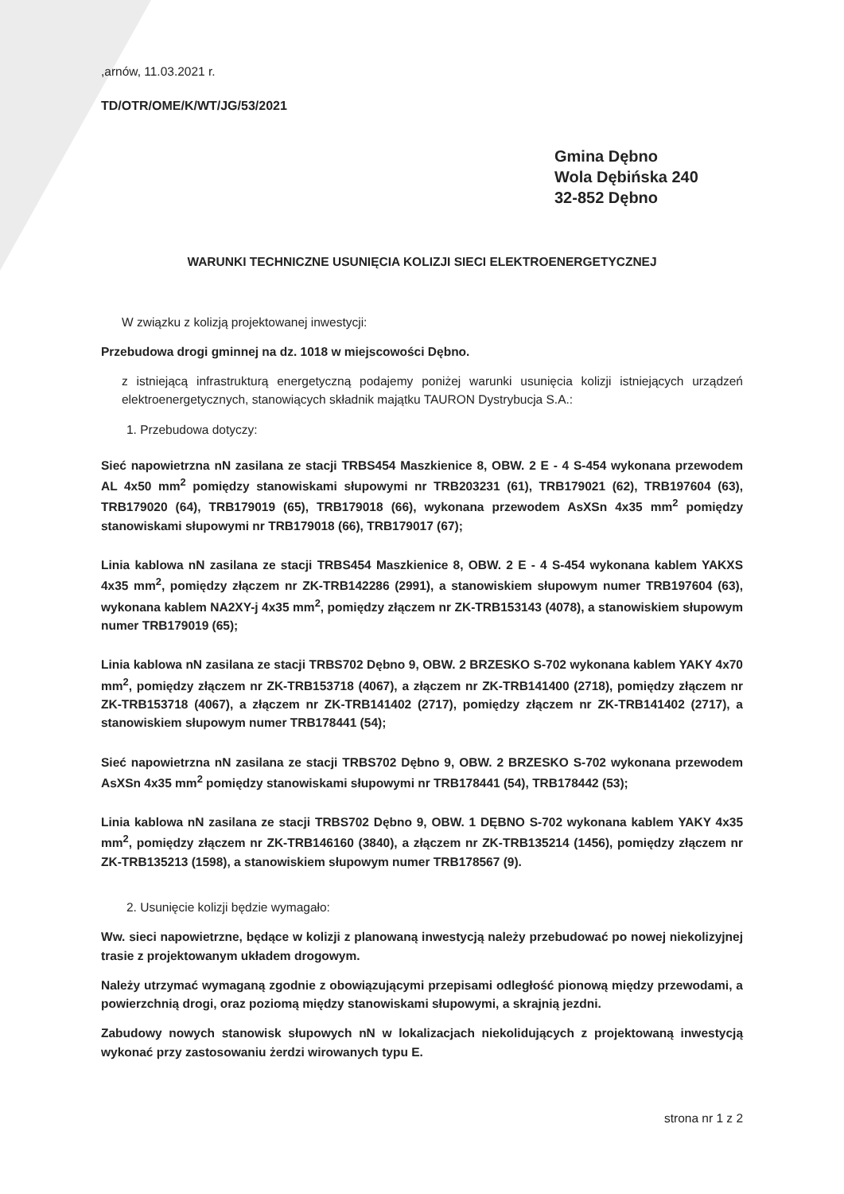,arnów, 11.03.2021 r.
TD/OTR/OME/K/WT/JG/53/2021
Gmina Dębno
Wola Dębińska 240
32-852 Dębno
WARUNKI TECHNICZNE USUNIĘCIA KOLIZJI SIECI ELEKTROENERGETYCZNEJ
W związku z kolizją projektowanej inwestycji:
Przebudowa drogi gminnej na dz. 1018 w miejscowości Dębno.
z istniejącą infrastrukturą energetyczną podajemy poniżej warunki usunięcia kolizji istniejących urządzeń elektroenergetycznych, stanowiących składnik majątku TAURON Dystrybucja S.A.:
1. Przebudowa dotyczy:
Sieć napowietrzna nN zasilana ze stacji TRBS454 Maszkienice 8, OBW. 2 E - 4 S-454 wykonana przewodem AL 4x50 mm<sup>2</sup> pomiędzy stanowiskami słupowymi nr TRB203231 (61), TRB179021 (62), TRB197604 (63), TRB179020 (64), TRB179019 (65), TRB179018 (66), wykonana przewodem AsXSn 4x35 mm<sup>2</sup> pomiędzy stanowiskami słupowymi nr TRB179018 (66), TRB179017 (67);
Linia kablowa nN zasilana ze stacji TRBS454 Maszkienice 8, OBW. 2 E - 4 S-454 wykonana kablem YAKXS 4x35 mm<sup>2</sup>, pomiędzy złączem nr ZK-TRB142286 (2991), a stanowiskiem słupowym numer TRB197604 (63), wykonana kablem NA2XY-j 4x35 mm<sup>2</sup>, pomiędzy złączem nr ZK-TRB153143 (4078), a stanowiskiem słupowym numer TRB179019 (65);
Linia kablowa nN zasilana ze stacji TRBS702 Dębno 9, OBW. 2 BRZESKO S-702 wykonana kablem YAKY 4x70 mm<sup>2</sup>, pomiędzy złączem nr ZK-TRB153718 (4067), a złączem nr ZK-TRB141400 (2718), pomiędzy złączem nr ZK-TRB153718 (4067), a złączem nr ZK-TRB141402 (2717), pomiędzy złączem nr ZK-TRB141402 (2717), a stanowiskiem słupowym numer TRB178441 (54);
Sieć napowietrzna nN zasilana ze stacji TRBS702 Dębno 9, OBW. 2 BRZESKO S-702 wykonana przewodem AsXSn 4x35 mm<sup>2</sup> pomiędzy stanowiskami słupowymi nr TRB178441 (54), TRB178442 (53);
Linia kablowa nN zasilana ze stacji TRBS702 Dębno 9, OBW. 1 DĘBNO S-702 wykonana kablem YAKY 4x35 mm<sup>2</sup>, pomiędzy złączem nr ZK-TRB146160 (3840), a złączem nr ZK-TRB135214 (1456), pomiędzy złączem nr ZK-TRB135213 (1598), a stanowiskiem słupowym numer TRB178567 (9).
2. Usunięcie kolizji będzie wymagało:
Ww. sieci napowietrzne, będące w kolizji z planowaną inwestycją należy przebudować po nowej niekolizyjnej trasie z projektowanym układem drogowym.
Należy utrzymać wymaganą zgodnie z obowiązującymi przepisami odległość pionową między przewodami, a powierzchnią drogi, oraz poziomą między stanowiskami słupowymi, a skrajnią jezdni.
Zabudowy nowych stanowisk słupowych nN w lokalizacjach niekolidujących z projektowaną inwestycją wykonać przy zastosowaniu żerdzi wirowanych typu E.
strona nr 1 z 2